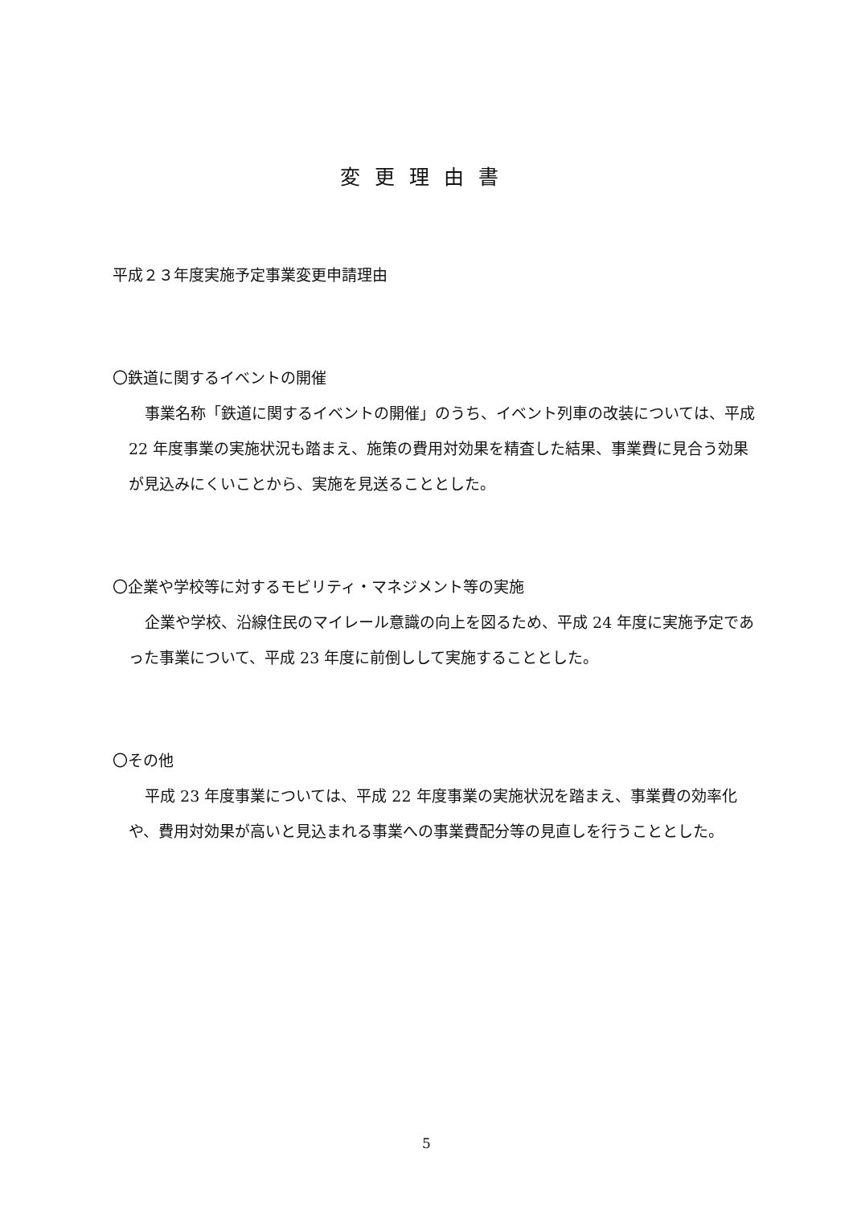変更理由書
平成２３年度実施予定事業変更申請理由
〇鉄道に関するイベントの開催
事業名称「鉄道に関するイベントの開催」のうち、イベント列車の改装については、平成 22 年度事業の実施状況も踏まえ、施策の費用対効果を精査した結果、事業費に見合う効果が見込みにくいことから、実施を見送ることとした。
〇企業や学校等に対するモビリティ・マネジメント等の実施
企業や学校、沿線住民のマイレール意識の向上を図るため、平成 24 年度に実施予定であった事業について、平成 23 年度に前倒しして実施することとした。
〇その他
平成 23 年度事業については、平成 22 年度事業の実施状況を踏まえ、事業費の効率化や、費用対効果が高いと見込まれる事業への事業費配分等の見直しを行うこととした。
5